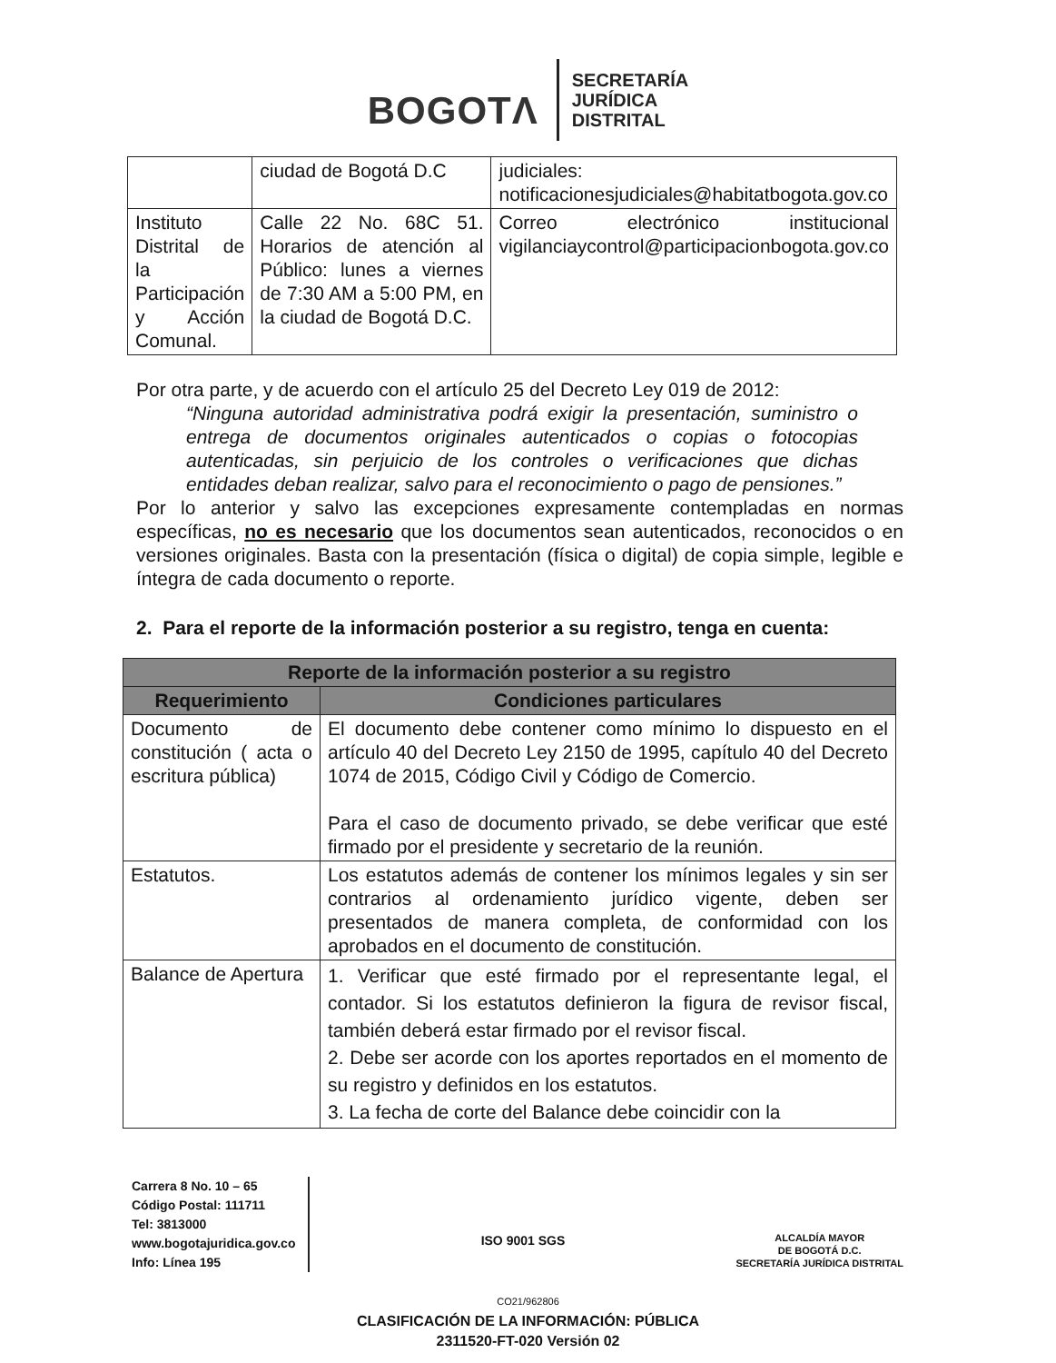BOGOTΛ
SECRETARÍA
JURÍDICA
DISTRITAL
| | ciudad de Bogotá D.C | judiciales: notificacionesjudiciales@habitatbogota.gov.co |
| Instituto Distrital de la Participación y Acción Comunal. | Calle 22 No. 68C 51. Horarios de atención al Público: lunes a viernes de 7:30 AM a 5:00 PM, en la ciudad de Bogotá D.C. | Correo electrónico institucional vigilanciaycontrol@participacionbogota.gov.co |
Por otra parte, y de acuerdo con el artículo 25 del Decreto Ley 019 de 2012:
“Ninguna autoridad administrativa podrá exigir la presentación, suministro o entrega de documentos originales autenticados o copias o fotocopias autenticadas, sin perjuicio de los controles o verificaciones que dichas entidades deban realizar, salvo para el reconocimiento o pago de pensiones.”
Por lo anterior y salvo las excepciones expresamente contempladas en normas específicas, no es necesario que los documentos sean autenticados, reconocidos o en versiones originales. Basta con la presentación (física o digital) de copia simple, legible e íntegra de cada documento o reporte.
2. Para el reporte de la información posterior a su registro, tenga en cuenta:
| Reporte de la información posterior a su registro | |
| --- | --- |
| Requerimiento | Condiciones particulares |
| Documento de constitución ( acta o escritura pública) | El documento debe contener como mínimo lo dispuesto en el artículo 40 del Decreto Ley 2150 de 1995, capítulo 40 del Decreto 1074 de 2015, Código Civil y Código de Comercio. Para el caso de documento privado, se debe verificar que esté firmado por el presidente y secretario de la reunión. |
| Estatutos. | Los estatutos además de contener los mínimos legales y sin ser contrarios al ordenamiento jurídico vigente, deben ser presentados de manera completa, de conformidad con los aprobados en el documento de constitución. |
| Balance de Apertura | 1. Verificar que esté firmado por el representante legal, el contador. Si los estatutos definieron la figura de revisor fiscal, también deberá estar firmado por el revisor fiscal. 2. Debe ser acorde con los aportes reportados en el momento de su registro y definidos en los estatutos. 3. La fecha de corte del Balance debe coincidir con la |
Carrera 8 No. 10 – 65
Código Postal: 111711
Tel: 3813000
www.bogotajuridica.gov.co
Info: Línea 195
ISO 9001 SGS
ALCALDÍA MAYOR
DE BOGOTÁ D.C.
SECRETARÍA JURÍDICA DISTRITAL
CO21/962806
CLASIFICACIÓN DE LA INFORMACIÓN: PÚBLICA
2311520-FT-020 Versión 02